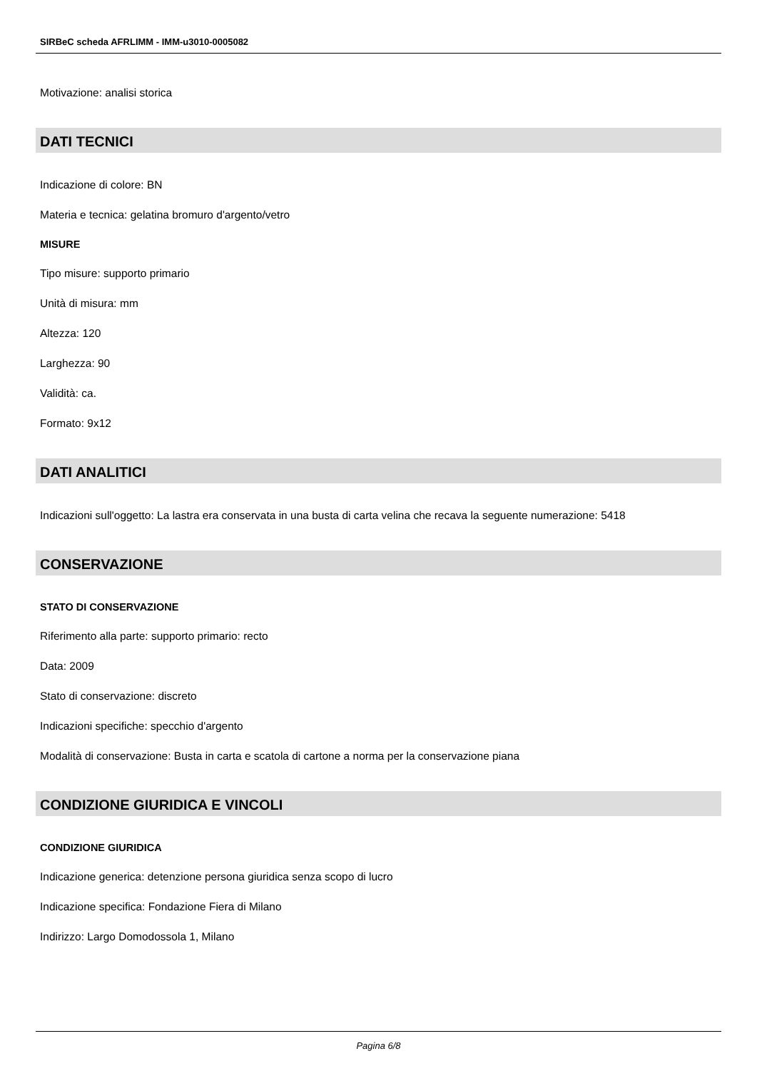SIRBeC scheda AFRLIMM - IMM-u3010-0005082
Motivazione: analisi storica
DATI TECNICI
Indicazione di colore: BN
Materia e tecnica: gelatina bromuro d'argento/vetro
MISURE
Tipo misure: supporto primario
Unità di misura: mm
Altezza: 120
Larghezza: 90
Validità: ca.
Formato: 9x12
DATI ANALITICI
Indicazioni sull'oggetto: La lastra era conservata in una busta di carta velina che recava la seguente numerazione: 5418
CONSERVAZIONE
STATO DI CONSERVAZIONE
Riferimento alla parte: supporto primario: recto
Data: 2009
Stato di conservazione: discreto
Indicazioni specifiche: specchio d'argento
Modalità di conservazione: Busta in carta e scatola di cartone a norma per la conservazione piana
CONDIZIONE GIURIDICA E VINCOLI
CONDIZIONE GIURIDICA
Indicazione generica: detenzione persona giuridica senza scopo di lucro
Indicazione specifica: Fondazione Fiera di Milano
Indirizzo: Largo Domodossola 1, Milano
Pagina 6/8